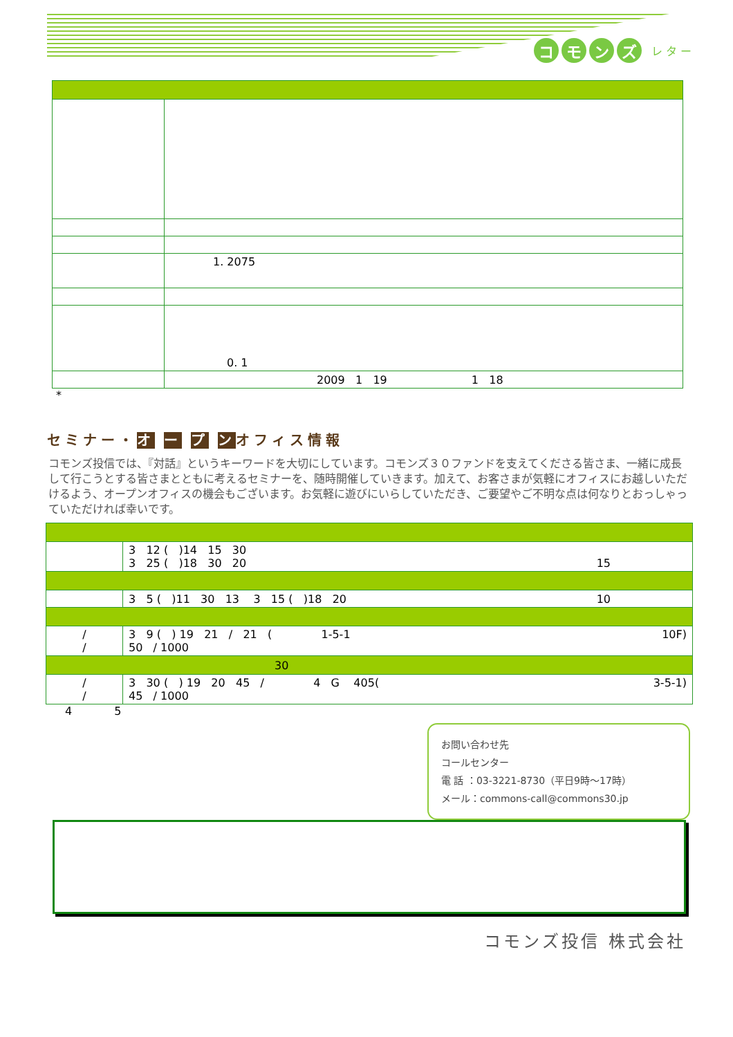コモンズ レ タ ー
| | 1. 2075 |
| | 0. 1 |
| | 2009 1 19 1 18 |
*
セミナー・オ ー プ ンオフィス情報
コモンズ投信では、『対話』というキーワードを大切にしています。コモンズ３０ファンドを支えてくださる皆さま、一緒に成長して行こうとする皆さまとともに考えるセミナーを、随時開催していきます。加えて、お客さまが気軽にオフィスにお越しいただけるよう、オープンオフィスの機会もございます。お気軽に遊びにいらしていただき、ご要望やご不明な点は何なりとおっしゃっていただければ幸いです。
| | 3 12 ( )14 15 30 3 25 ( )18 30 20 15 |
| | 3 5 ( )11 30 13 3 15 ( )18 20 10 |
| / / | 3 9 ( ) 19 21 / 21 ( 1-5-1 10F) 50 / 1000 |
| 30 | |
| / / | 3 30 ( ) 19 20 45 / 4 G 405( 3-5-1) 45 / 1000 |
4 5
お問い合わせ先
コールセンター
電 話 ：03-3221-8730（平日9時～17時）
メール：commons-call@commons30.jp
コモンズ投信 株式会社